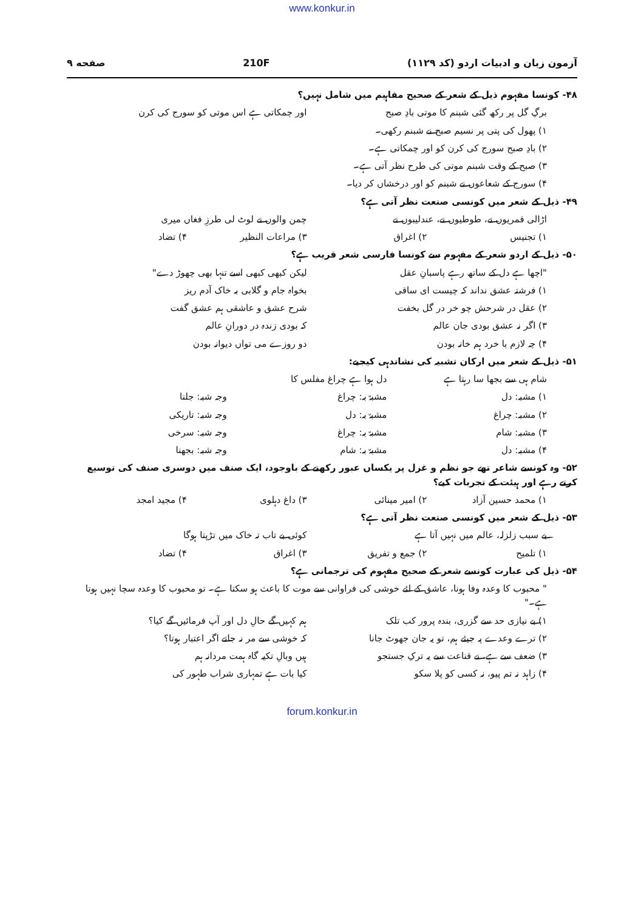www.konkur.in
آزمون زبان و ادبیات اردو (کد ۱۱۲۹) 210F صفحه ۹
۴۸- کونسا مفہوم ذیل کے شعر کے صحیح مفاہیم میں شامل نہیں؟
برگِ گل پر رکھ گئی شبنم کا موتی بادِ صبح
اور چمکاتی ہے اس موتی کو سورج کی کرن
۱) پھول کی پتی پر نسیم صبح نے شبنم رکھی۔
۲) بادِ صبح سورج کی کرن کو اور چمکاتی ہے۔
۳) صبح کے وقت شبنم موتی کی طرح نظر آتی ہے۔
۴) سورج کے شعاعوں نے شبنم کو اور درخشاں کر دیا۔
۴۹- ذیل کے شعر میں کونسی صنعت نظر آتی ہے؟
اڑالی قمریوں نے، طوطیوں نے، عندلیبوں نے
چمن والوں نے لوٹ لی طرزِ فغاں میری
۱) تجنیس ۲) اغراق ۳) مراعات النظیر ۴) تضاد
۵۰- ذیل کے اردو شعر کے مفہوم سے کونسا فارسی شعر قریب ہے؟
"اچھا ہے دل کے ساتھ رہے پاسبانِ عقل
لیکن کبھی کبھی اسے تنہا بھی چھوڑ دے"
۱) فرشتہ عشق نداند کہ چیست ای ساقی
بخواہ جام و گلابی بہ خاک آدم ریز
۲) عقل در شرحش چو خر در گل بخفت
شرح عشق و عاشقی ہم عشق گفت
۳) اگر نہ عشق بودی جان عالم کہ بودی زندہ در دورانِ عالم
۴) چہ لازم با خرد ہم خانہ بودن دو روزے می تواں دیوانہ بودن
۵۱- ذیل کے شعر میں ارکان تشبیہ کی نشاندہی کیجیے:
شام ہی سے بجھا سا رہتا ہے دل ہوا ہے چراغ مفلس کا
۱) مشبہ: دل مشبہٌ بہ: چراغ وجہ شبہ: جلنا
۲) مشبہ: چراغ مشبہٌ بہ: دل وجہ شبہ: تاریکی
۳) مشبہ: شام مشبہٌ بہ: چراغ وجہ شبہ: سرخی
۴) مشبہ: دل مشبہٌ بہ: شام وجہ شبہ: بجھنا
۵۲- وہ کونسے شاعر تھے جو نظم و غزل پر یکساں عبور رکھنے کے باوجود، ایک صنف میں دوسری صنف کی توسیع کرتے رہے اور ہیئت کے تجربات کیے؟
۱) محمد حسین آزاد ۲) امیر مینائی ۳) داغ دہلوی ۴) مجید امجد
۵۳- ذیل کے شعر میں کونسی صنعت نظر آتی ہے؟
بے سبب زلزلہ، عالم میں نہیں آتا ہے
کوئی بے تاب تہ خاک میں تڑپتا ہوگا
۱) تلمیح ۲) جمع و تفریق ۳) اغراق ۴) تضاد
۵۴- ذیل کی عبارت کونسے شعر کے صحیح مفہوم کی ترجمانی ہے؟
" محبوب کا وعدہ وفا ہونا، عاشق کے لئے خوشی کی فراوانی سے موت کا باعث ہو سکتا ہے۔ تو محبوب کا وعدہ سچا نہیں ہوتا ہے۔"
۱) بے نیازی حد سے گزری، بندہ پرور کب تلک
ہم کہیں گے حالِ دل اور آپ فرمائیں گے کیا؟
۲) ترے وعدے پہ جیئے ہم، تو یہ جان جھوٹ جانا
کہ خوشی سے مر نہ جاتے اگر اعتبار ہوتا؟
۳) ضعف سے ہے، نے قناعت سے یہ ترکِ جستجو
ہیں وبالِ تکیہ گاہ ہمت مردانہ ہم
۴) زاہد نہ تم پیو، نہ کسی کو پلا سکو
کیا بات ہے تمہاری شراب طہور کی
forum.konkur.in